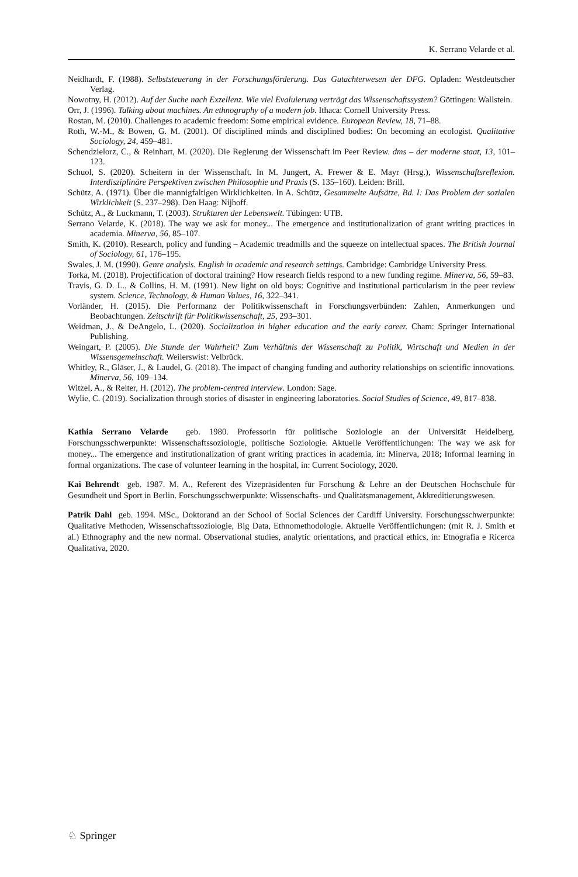K. Serrano Velarde et al.
Neidhardt, F. (1988). Selbststeuerung in der Forschungsförderung. Das Gutachterwesen der DFG. Opladen: Westdeutscher Verlag.
Nowotny, H. (2012). Auf der Suche nach Exzellenz. Wie viel Evaluierung verträgt das Wissenschaftssystem? Göttingen: Wallstein.
Orr, J. (1996). Talking about machines. An ethnography of a modern job. Ithaca: Cornell University Press.
Rostan, M. (2010). Challenges to academic freedom: Some empirical evidence. European Review, 18, 71–88.
Roth, W.-M., & Bowen, G. M. (2001). Of disciplined minds and disciplined bodies: On becoming an ecologist. Qualitative Sociology, 24, 459–481.
Schendzielorz, C., & Reinhart, M. (2020). Die Regierung der Wissenschaft im Peer Review. dms – der moderne staat, 13, 101–123.
Schuol, S. (2020). Scheitern in der Wissenschaft. In M. Jungert, A. Frewer & E. Mayr (Hrsg.), Wissenschaftsreflexion. Interdisziplinäre Perspektiven zwischen Philosophie und Praxis (S. 135–160). Leiden: Brill.
Schütz, A. (1971). Über die mannigfaltigen Wirklichkeiten. In A. Schütz, Gesammelte Aufsätze, Bd. I: Das Problem der sozialen Wirklichkeit (S. 237–298). Den Haag: Nijhoff.
Schütz, A., & Luckmann, T. (2003). Strukturen der Lebenswelt. Tübingen: UTB.
Serrano Velarde, K. (2018). The way we ask for money... The emergence and institutionalization of grant writing practices in academia. Minerva, 56, 85–107.
Smith, K. (2010). Research, policy and funding – Academic treadmills and the squeeze on intellectual spaces. The British Journal of Sociology, 61, 176–195.
Swales, J. M. (1990). Genre analysis. English in academic and research settings. Cambridge: Cambridge University Press.
Torka, M. (2018). Projectification of doctoral training? How research fields respond to a new funding regime. Minerva, 56, 59–83.
Travis, G. D. L., & Collins, H. M. (1991). New light on old boys: Cognitive and institutional particularism in the peer review system. Science, Technology, & Human Values, 16, 322–341.
Vorländer, H. (2015). Die Performanz der Politikwissenschaft in Forschungsverbünden: Zahlen, Anmerkungen und Beobachtungen. Zeitschrift für Politikwissenschaft, 25, 293–301.
Weidman, J., & DeAngelo, L. (2020). Socialization in higher education and the early career. Cham: Springer International Publishing.
Weingart, P. (2005). Die Stunde der Wahrheit? Zum Verhältnis der Wissenschaft zu Politik, Wirtschaft und Medien in der Wissensgemeinschaft. Weilerswist: Velbrück.
Whitley, R., Gläser, J., & Laudel, G. (2018). The impact of changing funding and authority relationships on scientific innovations. Minerva, 56, 109–134.
Witzel, A., & Reiter, H. (2012). The problem-centred interview. London: Sage.
Wylie, C. (2019). Socialization through stories of disaster in engineering laboratories. Social Studies of Science, 49, 817–838.
Kathia Serrano Velarde geb. 1980. Professorin für politische Soziologie an der Universität Heidelberg. Forschungsschwerpunkte: Wissenschaftssoziologie, politische Soziologie. Aktuelle Veröffentlichungen: The way we ask for money... The emergence and institutionalization of grant writing practices in academia, in: Minerva, 2018; Informal learning in formal organizations. The case of volunteer learning in the hospital, in: Current Sociology, 2020.
Kai Behrendt geb. 1987. M. A., Referent des Vizepräsidenten für Forschung & Lehre an der Deutschen Hochschule für Gesundheit und Sport in Berlin. Forschungsschwerpunkte: Wissenschafts- und Qualitätsmanagement, Akkreditierungswesen.
Patrik Dahl geb. 1994. MSc., Doktorand an der School of Social Sciences der Cardiff University. Forschungsschwerpunkte: Qualitative Methoden, Wissenschaftssoziologie, Big Data, Ethnomethodologie. Aktuelle Veröffentlichungen: (mit R. J. Smith et al.) Ethnography and the new normal. Observational studies, analytic orientations, and practical ethics, in: Etnografia e Ricerca Qualitativa, 2020.
♘ Springer